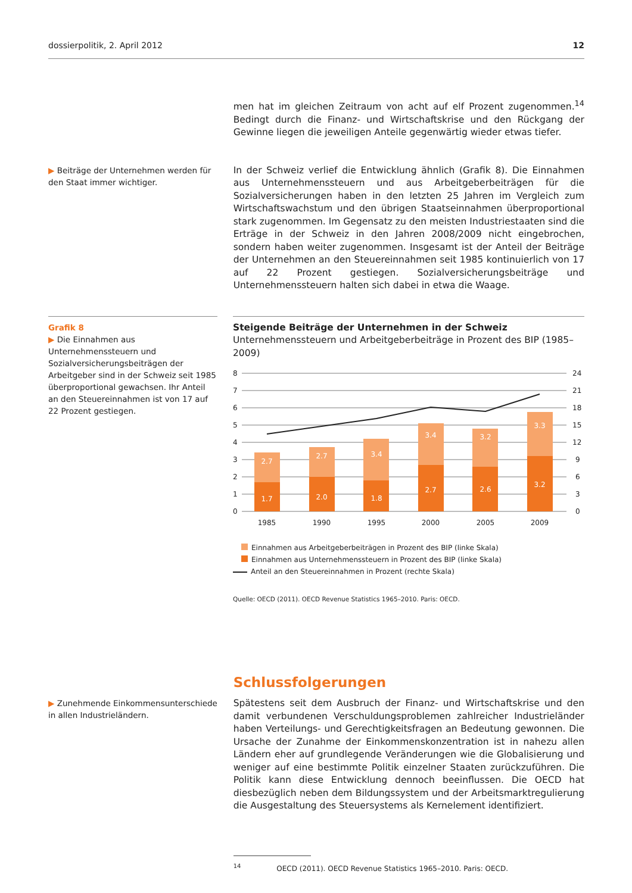dossierpolitik, 2. April 2012 12
men hat im gleichen Zeitraum von acht auf elf Prozent zugenommen.<sup>14</sup> Bedingt durch die Finanz- und Wirtschaftskrise und den Rückgang der Gewinne liegen die jeweiligen Anteile gegenwärtig wieder etwas tiefer.
▶ Beiträge der Unternehmen werden für den Staat immer wichtiger.
In der Schweiz verlief die Entwicklung ähnlich (Grafik 8). Die Einnahmen aus Unternehmenssteuern und aus Arbeitgeberbeiträgen für die Sozialversicherungen haben in den letzten 25 Jahren im Vergleich zum Wirtschaftswachstum und den übrigen Staatseinnahmen überproportional stark zugenommen. Im Gegensatz zu den meisten Industriestaaten sind die Erträge in der Schweiz in den Jahren 2008/2009 nicht eingebrochen, sondern haben weiter zugenommen. Insgesamt ist der Anteil der Beiträge der Unternehmen an den Steuereinnahmen seit 1985 kontinuierlich von 17 auf 22 Prozent gestiegen. Sozialversicherungsbeiträge und Unternehmenssteuern halten sich dabei in etwa die Waage.
Grafik 8
▶ Die Einnahmen aus Unternehmenssteuern und Sozialversicherungsbeiträgen der Arbeitgeber sind in der Schweiz seit 1985 überproportional gewachsen. Ihr Anteil an den Steuereinnahmen ist von 17 auf 22 Prozent gestiegen.
Steigende Beiträge der Unternehmen in der Schweiz
Unternehmenssteuern und Arbeitgeberbeiträge in Prozent des BIP (1985–2009)
8
7
6
5
4
3
2
1
0
24
21
18
15
12
9
6
3
0
2.7
2.7
3.4
3.4
3.2
3.3
1.7
2.0
1.8
2.7
2.6
3.2
1985
1990
1995
2000
2005
2009
Einnahmen aus Arbeitgeberbeiträgen in Prozent des BIP (linke Skala)
Einnahmen aus Unternehmenssteuern in Prozent des BIP (linke Skala)
Anteil an den Steuereinnahmen in Prozent (rechte Skala)
Quelle: OECD (2011). OECD Revenue Statistics 1965–2010. Paris: OECD.
Schlussfolgerungen
▶ Zunehmende Einkommensunterschiede in allen Industrieländern.
Spätestens seit dem Ausbruch der Finanz- und Wirtschaftskrise und den damit verbundenen Verschuldungsproblemen zahlreicher Industrieländer haben Verteilungs- und Gerechtigkeitsfragen an Bedeutung gewonnen. Die Ursache der Zunahme der Einkommenskonzentration ist in nahezu allen Ländern eher auf grundlegende Veränderungen wie die Globalisierung und weniger auf eine bestimmte Politik einzelner Staaten zurückzuführen. Die Politik kann diese Entwicklung dennoch beeinflussen. Die OECD hat diesbezüglich neben dem Bildungssystem und der Arbeitsmarktregulierung die Ausgestaltung des Steuersystems als Kernelement identifiziert.
<sup>14</sup> OECD (2011). OECD Revenue Statistics 1965–2010. Paris: OECD.